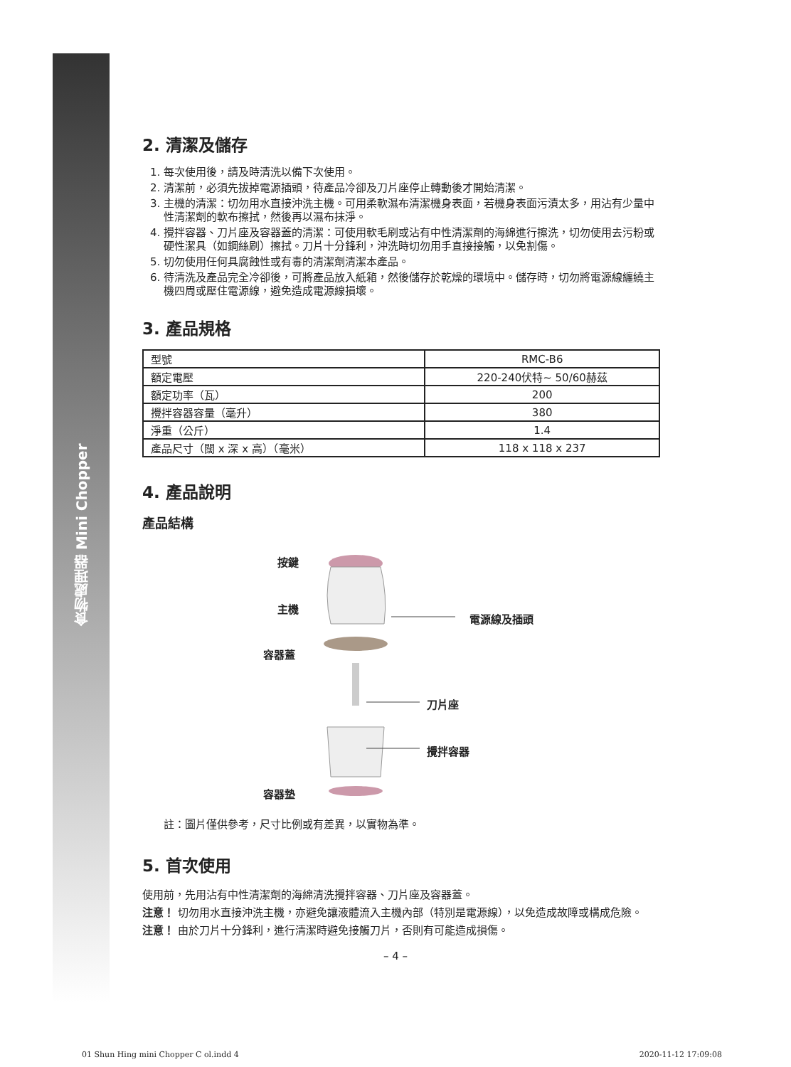食物處理器 Mini Chopper
2. 清潔及儲存
1. 每次使用後，請及時清洗以備下次使用。
2. 清潔前，必須先拔掉電源插頭，待產品冷卻及刀片座停止轉動後才開始清潔。
3. 主機的清潔：切勿用水直接沖洗主機。可用柔軟濕布清潔機身表面，若機身表面污漬太多，用沾有少量中性清潔劑的軟布擦拭，然後再以濕布抹淨。
4. 攪拌容器、刀片座及容器蓋的清潔：可使用軟毛刷或沾有中性清潔劑的海綿進行擦洗，切勿使用去污粉或硬性潔具（如鋼絲刷）擦拭。刀片十分鋒利，沖洗時切勿用手直接接觸，以免割傷。
5. 切勿使用任何具腐蝕性或有毒的清潔劑清潔本產品。
6. 待清洗及產品完全冷卻後，可將產品放入紙箱，然後儲存於乾燥的環境中。儲存時，切勿將電源線纏繞主機四周或壓住電源線，避免造成電源線損壞。
3. 產品規格
| 型號 | RMC-B6 |
| 額定電壓 | 220-240伏特~ 50/60赫茲 |
| 額定功率（瓦） | 200 |
| 攪拌容器容量（毫升） | 380 |
| 淨重（公斤） | 1.4 |
| 產品尺寸（闊 x 深 x 高）（毫米） | 118 x 118 x 237 |
4. 產品說明
產品結構
按鍵
主機
電源線及插頭
容器蓋
刀片座
攪拌容器
容器墊
註：圖片僅供參考，尺寸比例或有差異，以實物為準。
5. 首次使用
使用前，先用沾有中性清潔劑的海綿清洗攪拌容器、刀片座及容器蓋。
注意！ 切勿用水直接沖洗主機，亦避免讓液體流入主機內部（特別是電源線），以免造成故障或構成危險。
注意！ 由於刀片十分鋒利，進行清潔時避免接觸刀片，否則有可能造成損傷。
– 4 –
01 Shun Hing mini Chopper C ol.indd 4 2020-11-12 17:09:08